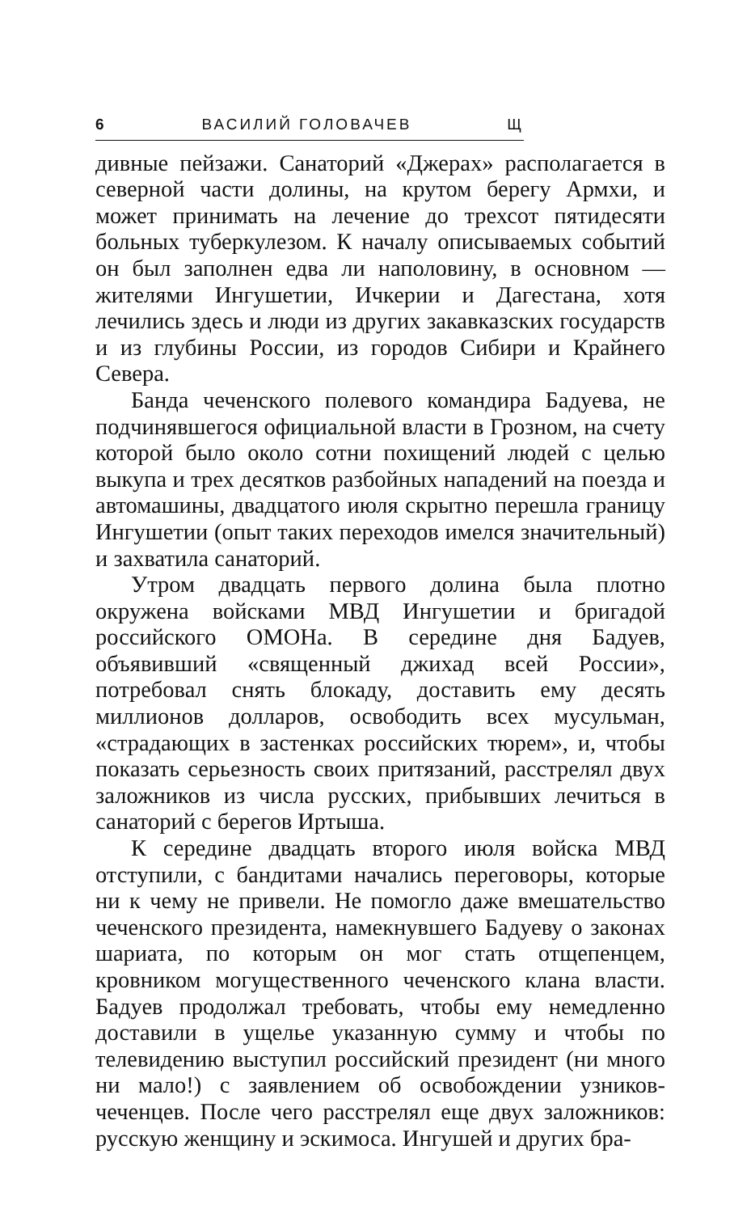6 ВАСИЛИЙ ГОЛОВАЧЕВ Щ
дивные пейзажи. Санаторий «Джерах» располагается в северной части долины, на крутом берегу Армхи, и может принимать на лечение до трехсот пятидесяти больных туберкулезом. К началу описываемых событий он был заполнен едва ли наполовину, в основном — жителями Ингушетии, Ичкерии и Дагестана, хотя лечились здесь и люди из других закавказских государств и из глубины России, из городов Сибири и Крайнего Севера.
Банда чеченского полевого командира Бадуева, не подчинявшегося официальной власти в Грозном, на счету которой было около сотни похищений людей с целью выкупа и трех десятков разбойных нападений на поезда и автомашины, двадцатого июля скрытно перешла границу Ингушетии (опыт таких переходов имелся значительный) и захватила санаторий.
Утром двадцать первого долина была плотно окружена войсками МВД Ингушетии и бригадой российского ОМОНа. В середине дня Бадуев, объявивший «священный джихад всей России», потребовал снять блокаду, доставить ему десять миллионов долларов, освободить всех мусульман, «страдающих в застенках российских тюрем», и, чтобы показать серьезность своих притязаний, расстрелял двух заложников из числа русских, прибывших лечиться в санаторий с берегов Иртыша.
К середине двадцать второго июля войска МВД отступили, с бандитами начались переговоры, которые ни к чему не привели. Не помогло даже вмешательство чеченского президента, намекнувшего Бадуеву о законах шариата, по которым он мог стать отщепенцем, кровником могущественного чеченского клана власти. Бадуев продолжал требовать, чтобы ему немедленно доставили в ущелье указанную сумму и чтобы по телевидению выступил российский президент (ни много ни мало!) с заявлением об освобождении узников-чеченцев. После чего расстрелял еще двух заложников: русскую женщину и эскимоса. Ингушей и других бра-